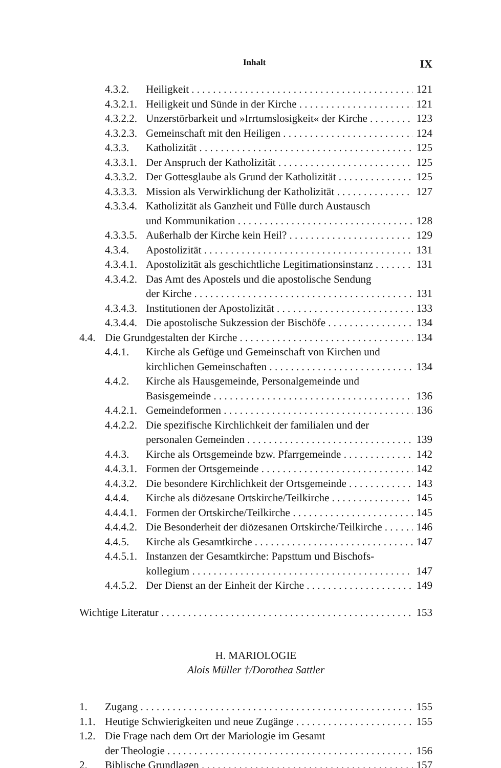Inhalt IX
4.3.2. Heiligkeit 121
4.3.2.1. Heiligkeit und Sünde in der Kirche 121
4.3.2.2. Unzerstörbarkeit und »Irrtumslosigkeit« der Kirche 123
4.3.2.3. Gemeinschaft mit den Heiligen 124
4.3.3. Katholizität 125
4.3.3.1. Der Anspruch der Katholizität 125
4.3.3.2. Der Gottesglaube als Grund der Katholizität 125
4.3.3.3. Mission als Verwirklichung der Katholizität 127
4.3.3.4. Katholizität als Ganzheit und Fülle durch Austausch
und Kommunikation 128
4.3.3.5. Außerhalb der Kirche kein Heil? 129
4.3.4. Apostolizität 131
4.3.4.1. Apostolizität als geschichtliche Legitimationsinstanz 131
4.3.4.2. Das Amt des Apostels und die apostolische Sendung
der Kirche 131
4.3.4.3. Institutionen der Apostolizität 133
4.3.4.4. Die apostolische Sukzession der Bischöfe 134
4.4. Die Grundgestalten der Kirche 134
4.4.1. Kirche als Gefüge und Gemeinschaft von Kirchen und
kirchlichen Gemeinschaften 134
4.4.2. Kirche als Hausgemeinde, Personalgemeinde und
Basisgemeinde 136
4.4.2.1. Gemeindeformen 136
4.4.2.2. Die spezifische Kirchlichkeit der familialen und der
personalen Gemeinden 139
4.4.3. Kirche als Ortsgemeinde bzw. Pfarrgemeinde 142
4.4.3.1. Formen der Ortsgemeinde 142
4.4.3.2. Die besondere Kirchlichkeit der Ortsgemeinde 143
4.4.4. Kirche als diözesane Ortskirche/Teilkirche 145
4.4.4.1. Formen der Ortskirche/Teilkirche 145
4.4.4.2. Die Besonderheit der diözesanen Ortskirche/Teilkirche 146
4.4.5. Kirche als Gesamtkirche 147
4.4.5.1. Instanzen der Gesamtkirche: Papsttum und Bischofs-
kollegium 147
4.4.5.2. Der Dienst an der Einheit der Kirche 149
Wichtige Literatur 153
H. MARIOLOGIE
Alois Müller †/Dorothea Sattler
1. Zugang 155
1.1. Heutige Schwierigkeiten und neue Zugänge 155
1.2. Die Frage nach dem Ort der Mariologie im Gesamt
der Theologie 156
2. Biblische Grundlagen 157